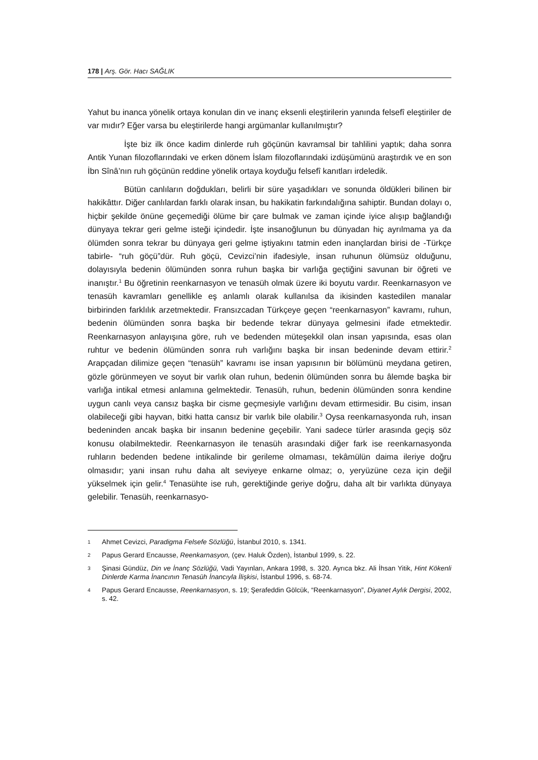178 | Arş. Gör. Hacı SAĞLIK
Yahut bu inanca yönelik ortaya konulan din ve inanç eksenli eleştirilerin yanında felsefî eleştiriler de var mıdır? Eğer varsa bu eleştirilerde hangi argümanlar kullanılmıştır?
İşte biz ilk önce kadim dinlerde ruh göçünün kavramsal bir tahlilini yaptık; daha sonra Antik Yunan filozoflarındaki ve erken dönem İslam filozoflarındaki izdüşümünü araştırdık ve en son İbn Sînâ’nın ruh göçünün reddine yönelik ortaya koyduğu felsefî kanıtları irdeledik.
Bütün canlıların doğdukları, belirli bir süre yaşadıkları ve sonunda öldükleri bilinen bir hakikâttır. Diğer canlılardan farklı olarak insan, bu hakikatin farkındalığına sahiptir. Bundan dolayı o, hiçbir şekilde önüne geçemediği ölüme bir çare bulmak ve zaman içinde iyice alışıp bağlandığı dünyaya tekrar geri gelme isteği içindedir. İşte insanoğlunun bu dünyadan hiç ayrılmama ya da ölümden sonra tekrar bu dünyaya geri gelme iştiyakını tatmin eden inançlardan birisi de -Türkçe tabirle- “ruh göçü”dür. Ruh göçü, Cevizci’nin ifadesiyle, insan ruhunun ölümsüz olduğunu, dolayısıyla bedenin ölümünden sonra ruhun başka bir varlığa geçtiğini savunan bir öğreti ve inanıştır.<sup>1</sup> Bu öğretinin reenkarnasyon ve tenasüh olmak üzere iki boyutu vardır. Reenkarnasyon ve tenasüh kavramları genellikle eş anlamlı olarak kullanılsa da ikisinden kastedilen manalar birbirinden farklılık arzetmektedir. Fransızcadan Türkçeye geçen “reenkarnasyon” kavramı, ruhun, bedenin ölümünden sonra başka bir bedende tekrar dünyaya gelmesini ifade etmektedir. Reenkarnasyon anlayışına göre, ruh ve bedenden müteşekkil olan insan yapısında, esas olan ruhtur ve bedenin ölümünden sonra ruh varlığını başka bir insan bedeninde devam ettirir.<sup>2</sup> Arapçadan dilimize geçen “tenasüh” kavramı ise insan yapısının bir bölümünü meydana getiren, gözle görünmeyen ve soyut bir varlık olan ruhun, bedenin ölümünden sonra bu âlemde başka bir varlığa intikal etmesi anlamına gelmektedir. Tenasüh, ruhun, bedenin ölümünden sonra kendine uygun canlı veya cansız başka bir cisme geçmesiyle varlığını devam ettirmesidir. Bu cisim, insan olabileceği gibi hayvan, bitki hatta cansız bir varlık bile olabilir.<sup>3</sup> Oysa reenkarnasyonda ruh, insan bedeninden ancak başka bir insanın bedenine geçebilir. Yani sadece türler arasında geçiş söz konusu olabilmektedir. Reenkarnasyon ile tenasüh arasındaki diğer fark ise reenkarnasyonda ruhların bedenden bedene intikalinde bir gerileme olmaması, tekâmülün daima ileriye doğru olmasıdır; yani insan ruhu daha alt seviyeye enkarne olmaz; o, yeryüzüne ceza için değil yükselmek için gelir.<sup>4</sup> Tenasühte ise ruh, gerektiğinde geriye doğru, daha alt bir varlıkta dünyaya gelebilir. Tenasüh, reenkarnasyo-
1 Ahmet Cevizci, Paradigma Felsefe Sözlüğü, İstanbul 2010, s. 1341.
2 Papus Gerard Encausse, Reenkarnasyon, (çev. Haluk Özden), İstanbul 1999, s. 22.
3 Şinasi Gündüz, Din ve İnanç Sözlüğü, Vadi Yayınları, Ankara 1998, s. 320. Ayrıca bkz. Ali İhsan Yitik, Hint Kökenli Dinlerde Karma İnancının Tenasüh İnancıyla İlişkisi, İstanbul 1996, s. 68-74.
4 Papus Gerard Encausse, Reenkarnasyon, s. 19; Şerafeddin Gölcük, “Reenkarnasyon”, Diyanet Aylık Dergisi, 2002, s. 42.